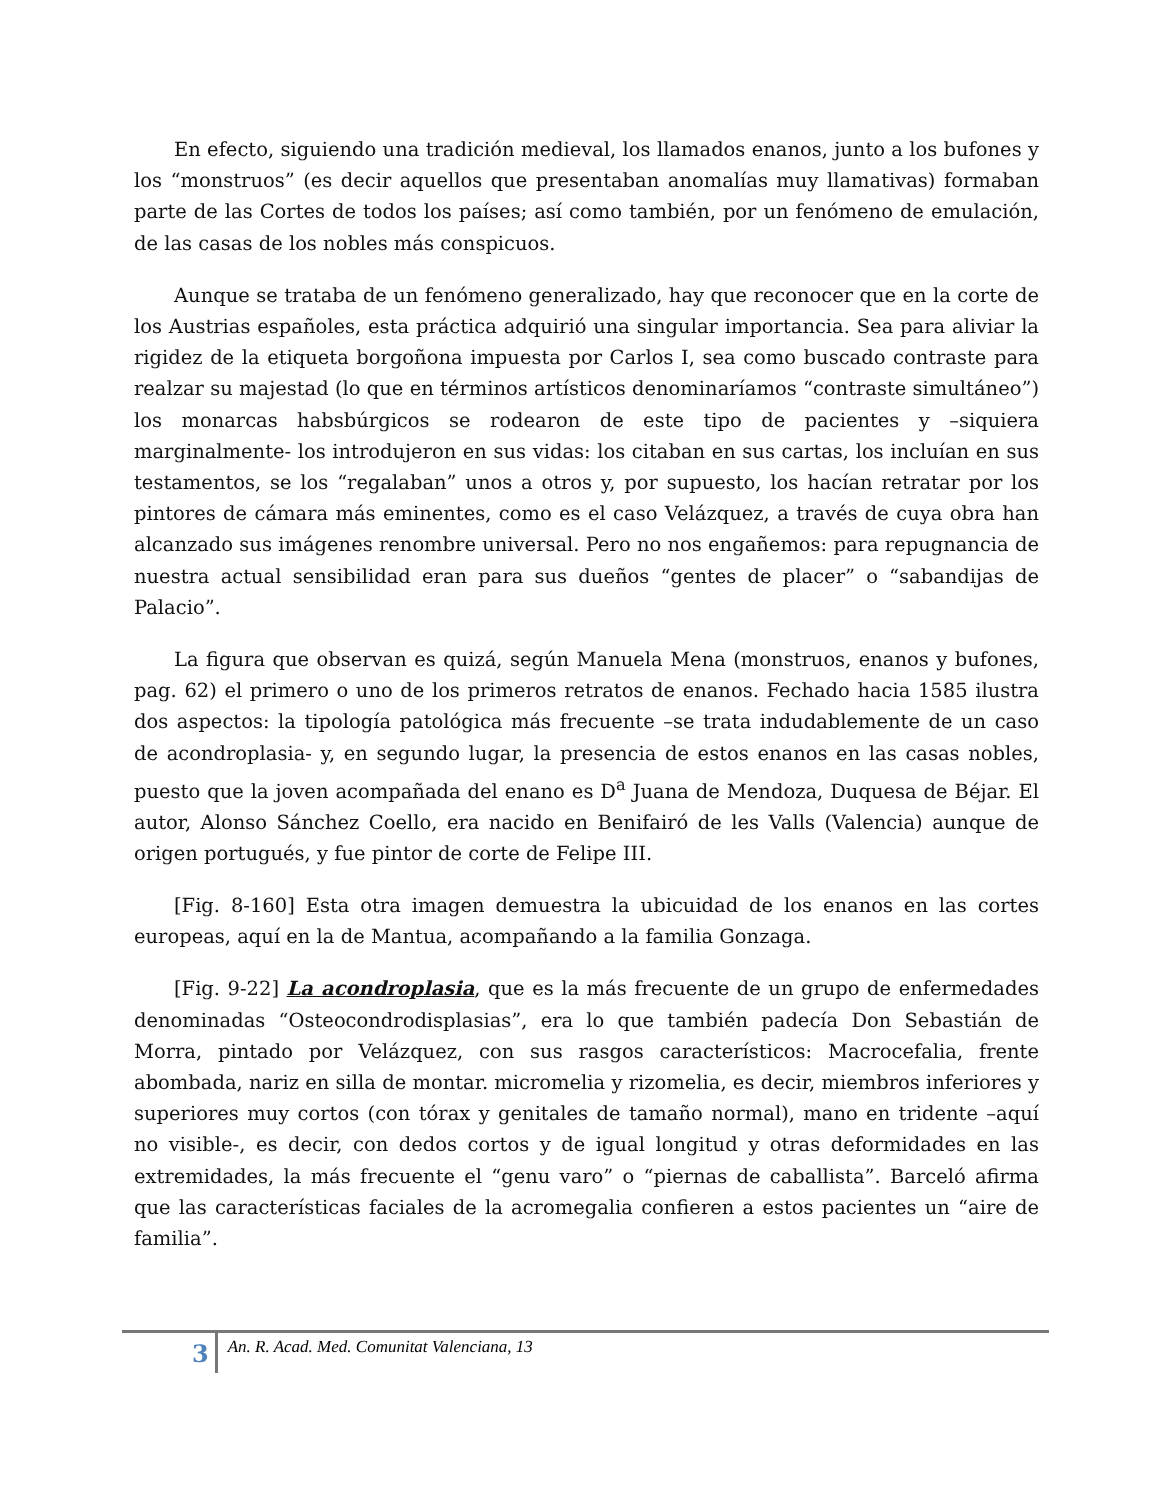En efecto, siguiendo una tradición medieval, los llamados enanos, junto a los bufones y los “monstruos” (es decir aquellos que presentaban anomalías muy llamativas) formaban parte de las Cortes de todos los países; así como también, por un fenómeno de emulación, de las casas de los nobles más conspicuos.
Aunque se trataba de un fenómeno generalizado, hay que reconocer que en la corte de los Austrias españoles, esta práctica adquirió una singular importancia. Sea para aliviar la rigidez de la etiqueta borgoñona impuesta por Carlos I, sea como buscado contraste para realzar su majestad (lo que en términos artísticos denominaríamos “contraste simultáneo”) los monarcas habsbúrgicos se rodearon de este tipo de pacientes y –siquiera marginalmente- los introdujeron en sus vidas: los citaban en sus cartas, los incluían en sus testamentos, se los “regalaban” unos a otros y, por supuesto, los hacían retratar por los pintores de cámara más eminentes, como es el caso Velázquez, a través de cuya obra han alcanzado sus imágenes renombre universal. Pero no nos engañemos: para repugnancia de nuestra actual sensibilidad eran para sus dueños “gentes de placer” o “sabandijas de Palacio”.
La figura que observan es quizá, según Manuela Mena (monstruos, enanos y bufones, pag. 62) el primero o uno de los primeros retratos de enanos. Fechado hacia 1585 ilustra dos aspectos: la tipología patológica más frecuente –se trata indudablemente de un caso de acondroplasia- y, en segundo lugar, la presencia de estos enanos en las casas nobles, puesto que la joven acompañada del enano es D<sup>a</sup> Juana de Mendoza, Duquesa de Béjar. El autor, Alonso Sánchez Coello, era nacido en Benifairó de les Valls (Valencia) aunque de origen portugués, y fue pintor de corte de Felipe III.
[Fig. 8-160] Esta otra imagen demuestra la ubicuidad de los enanos en las cortes europeas, aquí en la de Mantua, acompañando a la familia Gonzaga.
[Fig. 9-22] La acondroplasia, que es la más frecuente de un grupo de enfermedades denominadas “Osteocondrodisplasias”, era lo que también padecía Don Sebastián de Morra, pintado por Velázquez, con sus rasgos característicos: Macrocefalia, frente abombada, nariz en silla de montar. micromelia y rizomelia, es decir, miembros inferiores y superiores muy cortos (con tórax y genitales de tamaño normal), mano en tridente –aquí no visible-, es decir, con dedos cortos y de igual longitud y otras deformidades en las extremidades, la más frecuente el “genu varo” o “piernas de caballista”. Barceló afirma que las características faciales de la acromegalia confieren a estos pacientes un “aire de familia”.
3 An. R. Acad. Med. Comunitat Valenciana, 13